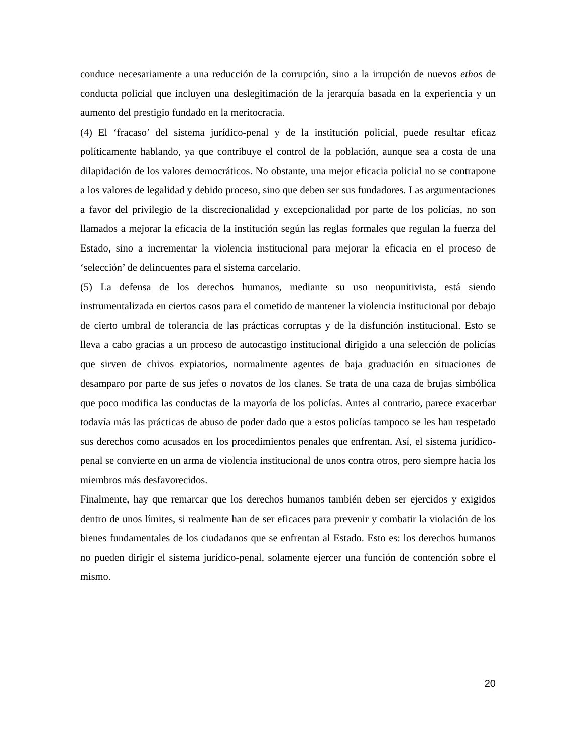conduce necesariamente a una reducción de la corrupción, sino a la irrupción de nuevos ethos de conducta policial que incluyen una deslegitimación de la jerarquía basada en la experiencia y un aumento del prestigio fundado en la meritocracia.
(4) El ‘fracaso’ del sistema jurídico-penal y de la institución policial, puede resultar eficaz políticamente hablando, ya que contribuye el control de la población, aunque sea a costa de una dilapidación de los valores democráticos. No obstante, una mejor eficacia policial no se contrapone a los valores de legalidad y debido proceso, sino que deben ser sus fundadores. Las argumentaciones a favor del privilegio de la discrecionalidad y excepcionalidad por parte de los policías, no son llamados a mejorar la eficacia de la institución según las reglas formales que regulan la fuerza del Estado, sino a incrementar la violencia institucional para mejorar la eficacia en el proceso de ‘selección’ de delincuentes para el sistema carcelario.
(5) La defensa de los derechos humanos, mediante su uso neopunitivista, está siendo instrumentalizada en ciertos casos para el cometido de mantener la violencia institucional por debajo de cierto umbral de tolerancia de las prácticas corruptas y de la disfunción institucional. Esto se lleva a cabo gracias a un proceso de autocastigo institucional dirigido a una selección de policías que sirven de chivos expiatorios, normalmente agentes de baja graduación en situaciones de desamparo por parte de sus jefes o novatos de los clanes. Se trata de una caza de brujas simbólica que poco modifica las conductas de la mayoría de los policías. Antes al contrario, parece exacerbar todavía más las prácticas de abuso de poder dado que a estos policías tampoco se les han respetado sus derechos como acusados en los procedimientos penales que enfrentan. Así, el sistema jurídico-penal se convierte en un arma de violencia institucional de unos contra otros, pero siempre hacia los miembros más desfavorecidos.
Finalmente, hay que remarcar que los derechos humanos también deben ser ejercidos y exigidos dentro de unos límites, si realmente han de ser eficaces para prevenir y combatir la violación de los bienes fundamentales de los ciudadanos que se enfrentan al Estado. Esto es: los derechos humanos no pueden dirigir el sistema jurídico-penal, solamente ejercer una función de contención sobre el mismo.
20